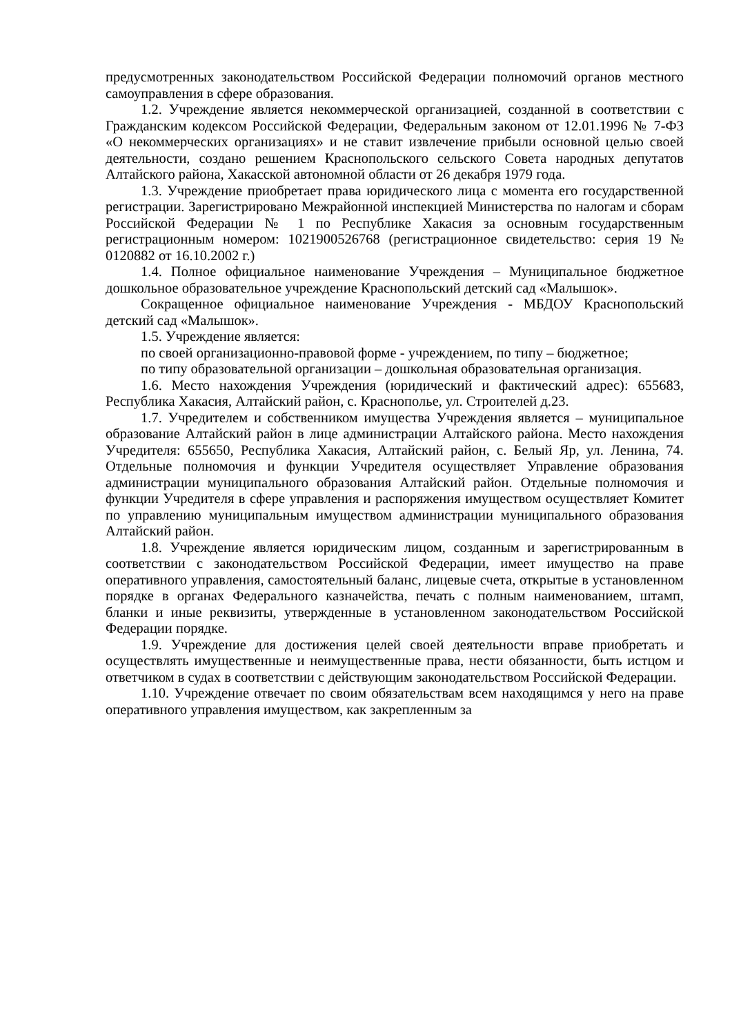предусмотренных законодательством Российской Федерации полномочий органов местного самоуправления в сфере образования.
1.2. Учреждение является некоммерческой организацией, созданной в соответствии с Гражданским кодексом Российской Федерации, Федеральным законом от 12.01.1996 № 7-ФЗ «О некоммерческих организациях» и не ставит извлечение прибыли основной целью своей деятельности, создано решением Краснопольского сельского Совета народных депутатов Алтайского района, Хакасской автономной области от 26 декабря 1979 года.
1.3. Учреждение приобретает права юридического лица с момента его государственной регистрации. Зарегистрировано Межрайонной инспекцией Министерства по налогам и сборам Российской Федерации № 1 по Республике Хакасия за основным государственным регистрационным номером: 1021900526768 (регистрационное свидетельство: серия 19 № 0120882 от 16.10.2002 г.)
1.4. Полное официальное наименование Учреждения – Муниципальное бюджетное дошкольное образовательное учреждение Краснопольский детский сад «Малышок».
Сокращенное официальное наименование Учреждения - МБДОУ Краснопольский детский сад «Малышок».
1.5. Учреждение является:
по своей организационно-правовой форме - учреждением, по типу – бюджетное;
по типу образовательной организации – дошкольная образовательная организация.
1.6. Место нахождения Учреждения (юридический и фактический адрес): 655683, Республика Хакасия, Алтайский район, с. Краснополье, ул. Строителей д.23.
1.7. Учредителем и собственником имущества Учреждения является – муниципальное образование Алтайский район в лице администрации Алтайского района. Место нахождения Учредителя: 655650, Республика Хакасия, Алтайский район, с. Белый Яр, ул. Ленина, 74. Отдельные полномочия и функции Учредителя осуществляет Управление образования администрации муниципального образования Алтайский район. Отдельные полномочия и функции Учредителя в сфере управления и распоряжения имуществом осуществляет Комитет по управлению муниципальным имуществом администрации муниципального образования Алтайский район.
1.8. Учреждение является юридическим лицом, созданным и зарегистрированным в соответствии с законодательством Российской Федерации, имеет имущество на праве оперативного управления, самостоятельный баланс, лицевые счета, открытые в установленном порядке в органах Федерального казначейства, печать с полным наименованием, штамп, бланки и иные реквизиты, утвержденные в установленном законодательством Российской Федерации порядке.
1.9. Учреждение для достижения целей своей деятельности вправе приобретать и осуществлять имущественные и неимущественные права, нести обязанности, быть истцом и ответчиком в судах в соответствии с действующим законодательством Российской Федерации.
1.10. Учреждение отвечает по своим обязательствам всем находящимся у него на праве оперативного управления имуществом, как закрепленным за